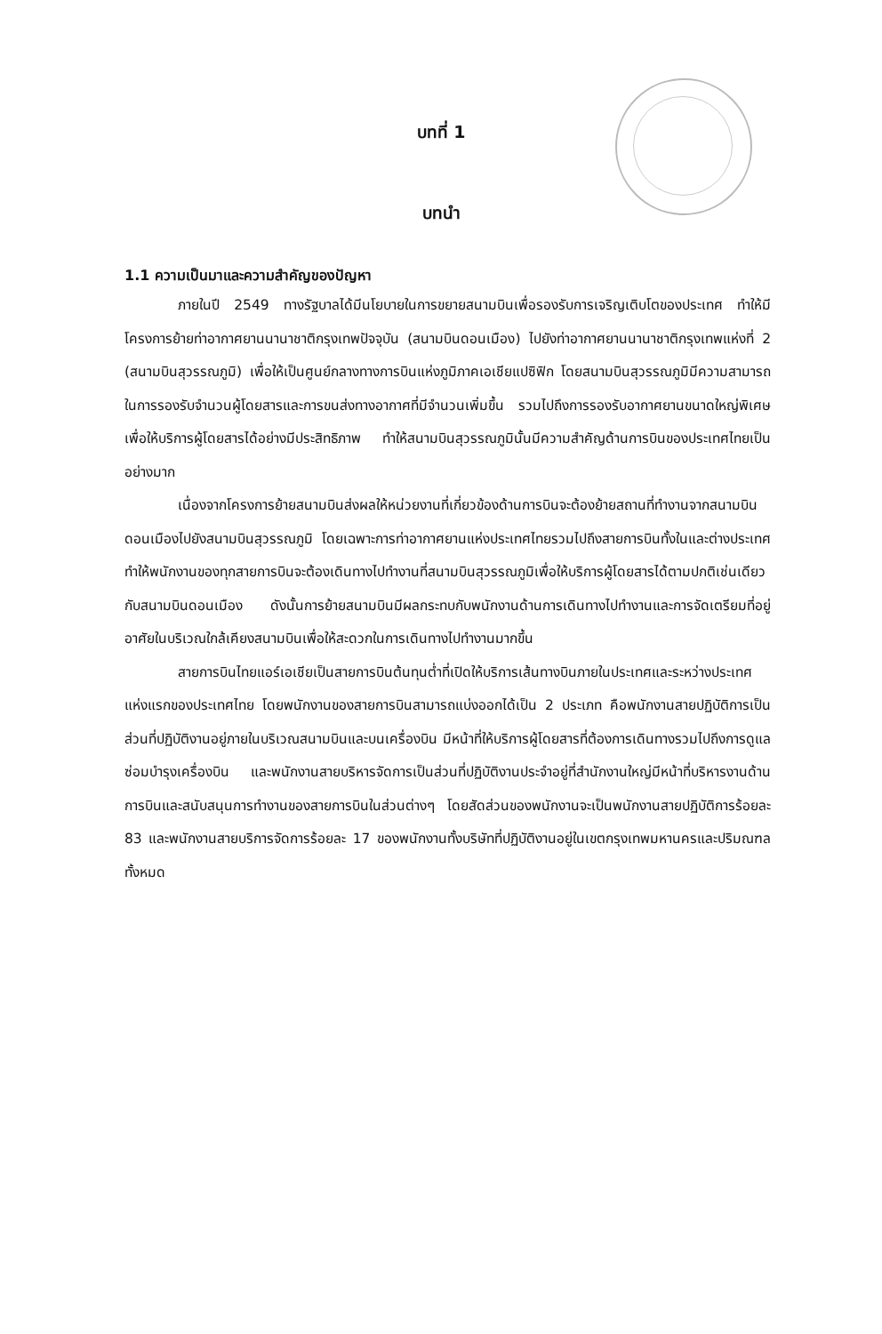บทที่ 1
บทนำ
1.1 ความเป็นมาและความสำคัญของปัญหา
ภายในปี 2549 ทางรัฐบาลได้มีนโยบายในการขยายสนามบินเพื่อรองรับการเจริญเติบโตของประเทศ ทำให้มีโครงการย้ายท่าอากาศยานนานาชาติกรุงเทพปัจจุบัน (สนามบินดอนเมือง) ไปยังท่าอากาศยานนานาชาติกรุงเทพแห่งที่ 2 (สนามบินสุวรรณภูมิ) เพื่อให้เป็นศูนย์กลางทางการบินแห่งภูมิภาคเอเชียแปซิฟิก โดยสนามบินสุวรรณภูมิมีความสามารถในการรองรับจำนวนผู้โดยสารและการขนส่งทางอากาศที่มีจำนวนเพิ่มขึ้น รวมไปถึงการรองรับอากาศยานขนาดใหญ่พิเศษเพื่อให้บริการผู้โดยสารได้อย่างมีประสิทธิภาพ ทำให้สนามบินสุวรรณภูมินั้นมีความสำคัญด้านการบินของประเทศไทยเป็นอย่างมาก
เนื่องจากโครงการย้ายสนามบินส่งผลให้หน่วยงานที่เกี่ยวข้องด้านการบินจะต้องย้ายสถานที่ทำงานจากสนามบินดอนเมืองไปยังสนามบินสุวรรณภูมิ โดยเฉพาะการท่าอากาศยานแห่งประเทศไทยรวมไปถึงสายการบินทั้งในและต่างประเทศ ทำให้พนักงานของทุกสายการบินจะต้องเดินทางไปทำงานที่สนามบินสุวรรณภูมิเพื่อให้บริการผู้โดยสารได้ตามปกติเช่นเดียวกับสนามบินดอนเมือง ดังนั้นการย้ายสนามบินมีผลกระทบกับพนักงานด้านการเดินทางไปทำงานและการจัดเตรียมที่อยู่อาศัยในบริเวณใกล้เคียงสนามบินเพื่อให้สะดวกในการเดินทางไปทำงานมากขึ้น
สายการบินไทยแอร์เอเชียเป็นสายการบินต้นทุนต่ำที่เปิดให้บริการเส้นทางบินภายในประเทศและระหว่างประเทศแห่งแรกของประเทศไทย โดยพนักงานของสายการบินสามารถแบ่งออกได้เป็น 2 ประเภท คือพนักงานสายปฏิบัติการเป็นส่วนที่ปฏิบัติงานอยู่ภายในบริเวณสนามบินและบนเครื่องบิน มีหน้าที่ให้บริการผู้โดยสารที่ต้องการเดินทางรวมไปถึงการดูแลซ่อมบำรุงเครื่องบิน และพนักงานสายบริหารจัดการเป็นส่วนที่ปฏิบัติงานประจำอยู่ที่สำนักงานใหญ่มีหน้าที่บริหารงานด้านการบินและสนับสนุนการทำงานของสายการบินในส่วนต่างๆ โดยสัดส่วนของพนักงานจะเป็นพนักงานสายปฏิบัติการร้อยละ 83 และพนักงานสายบริการจัดการร้อยละ 17 ของพนักงานทั้งบริษัทที่ปฏิบัติงานอยู่ในเขตกรุงเทพมหานครและปริมณฑลทั้งหมด